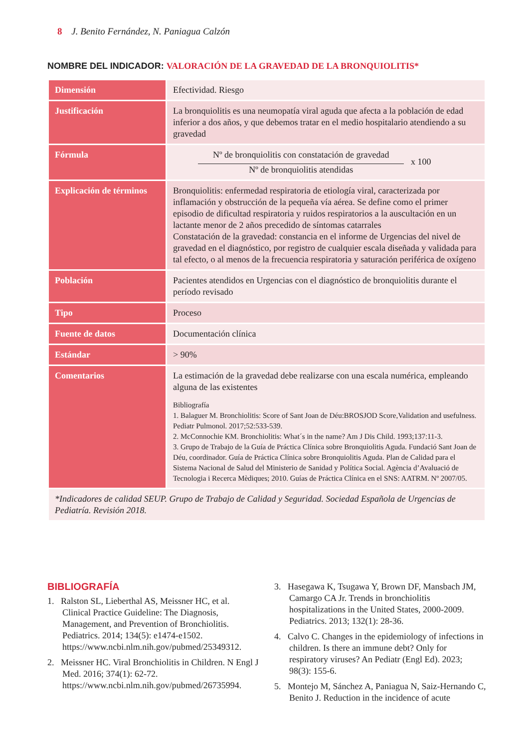8 J. Benito Fernández, N. Paniagua Calzón
NOMBRE DEL INDICADOR: VALORACIÓN DE LA GRAVEDAD DE LA BRONQUIOLITIS*
| Dimensión | Efectividad. Riesgo |
| Justificación | La bronquiolitis es una neumopatía viral aguda que afecta a la población de edad inferior a dos años, y que debemos tratar en el medio hospitalario atendiendo a su gravedad |
| Fórmula | Nº de bronquiolitis con constatación de gravedad Nº de bronquiolitis atendidas x 100 |
| Explicación de términos | Bronquiolitis: enfermedad respiratoria de etiología viral, caracterizada por inflamación y obstrucción de la pequeña vía aérea. Se define como el primer episodio de dificultad respiratoria y ruidos respiratorios a la auscultación en un lactante menor de 2 años precedido de síntomas catarrales Constatación de la gravedad: constancia en el informe de Urgencias del nivel de gravedad en el diagnóstico, por registro de cualquier escala diseñada y validada para tal efecto, o al menos de la frecuencia respiratoria y saturación periférica de oxígeno |
| Población | Pacientes atendidos en Urgencias con el diagnóstico de bronquiolitis durante el período revisado |
| Tipo | Proceso |
| Fuente de datos | Documentación clínica |
| Estándar | > 90% |
| Comentarios | La estimación de la gravedad debe realizarse con una escala numérica, empleando alguna de las existentes Bibliografía 1. Balaguer M. Bronchiolitis: Score of Sant Joan de Déu:BROSJOD Score,Validation and usefulness. Pediatr Pulmonol. 2017;52:533-539. 2. McConnochie KM. Bronchiolitis: What´s in the name? Am J Dis Child. 1993;137:11-3. 3. Grupo de Trabajo de la Guía de Práctica Clínica sobre Bronquiolitis Aguda. Fundació Sant Joan de Déu, coordinador. Guía de Práctica Clínica sobre Bronquiolitis Aguda. Plan de Calidad para el Sistema Nacional de Salud del Ministerio de Sanidad y Política Social. Agència d’Avaluació de Tecnologia i Recerca Mèdiques; 2010. Guías de Práctica Clínica en el SNS: AATRM. Nº 2007/05. |
| *Indicadores de calidad SEUP. Grupo de Trabajo de Calidad y Seguridad. Sociedad Española de Urgencias de Pediatría. Revisión 2018. | |
BIBLIOGRAFÍA
1. Ralston SL, Lieberthal AS, Meissner HC, et al. Clinical Practice Guideline: The Diagnosis, Management, and Prevention of Bronchiolitis. Pediatrics. 2014; 134(5): e1474-e1502. https://www.ncbi.nlm.nih.gov/pubmed/25349312.
2. Meissner HC. Viral Bronchiolitis in Children. N Engl J Med. 2016; 374(1): 62-72. https://www.ncbi.nlm.nih.gov/pubmed/26735994.
3. Hasegawa K, Tsugawa Y, Brown DF, Mansbach JM, Camargo CA Jr. Trends in bronchiolitis hospitalizations in the United States, 2000-2009. Pediatrics. 2013; 132(1): 28-36.
4. Calvo C. Changes in the epidemiology of infections in children. Is there an immune debt? Only for respiratory viruses? An Pediatr (Engl Ed). 2023; 98(3): 155-6.
5. Montejo M, Sánchez A, Paniagua N, Saiz-Hernando C, Benito J. Reduction in the incidence of acute